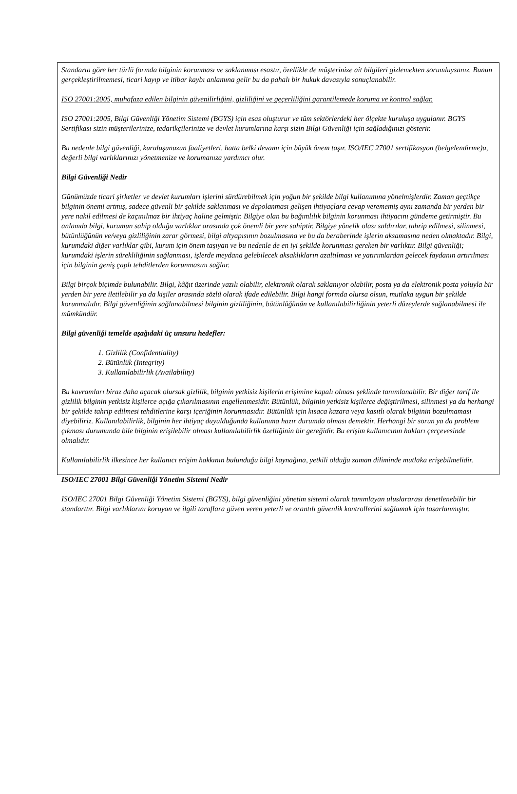Standarta göre her türlü formda bilginin korunması ve saklanması esastır, özellikle de müşterinize ait bilgileri gizlemekten sorumluysanız. Bunun gerçekleştirilmemesi, ticari kayıp ve itibar kaybı anlamına gelir bu da pahalı bir hukuk davasıyla sonuçlanabilir.
ISO 27001:2005, muhafaza edilen bilginin güvenilirliğini, gizliliğini ve geçerliliğini garantilemede koruma ve kontrol sağlar.
ISO 27001:2005, Bilgi Güvenliği Yönetim Sistemi (BGYS) için esas oluşturur ve tüm sektörlerdeki her ölçekte kuruluşa uygulanır. BGYS Sertifikası sizin müşterilerinize, tedarikçilerinize ve devlet kurumlarına karşı sizin Bilgi Güvenliği için sağladığınızı gösterir.
Bu nedenle bilgi güvenliği, kuruluşunuzun faaliyetleri, hatta belki devamı için büyük önem taşır. ISO/IEC 27001 sertifikasyon (belgelendirme)u, değerli bilgi varlıklarınızı yönetmenize ve korumanıza yardımcı olur.
Bilgi Güvenliği Nedir
Günümüzde ticari şirketler ve devlet kurumları işlerini sürdürebilmek için yoğun bir şekilde bilgi kullanımına yönelmişlerdir. Zaman geçtikçe bilginin önemi artmış, sadece güvenli bir şekilde saklanması ve depolanması gelişen ihtiyaçlara cevap verememiş aynı zamanda bir yerden bir yere nakil edilmesi de kaçınılmaz bir ihtiyaç haline gelmiştir. Bilgiye olan bu bağımlılık bilginin korunması ihtiyacını gündeme getirmiştir. Bu anlamda bilgi, kurumun sahip olduğu varlıklar arasında çok önemli bir yere sahiptir. Bilgiye yönelik olası saldırılar, tahrip edilmesi, silinmesi, bütünlüğünün ve/veya gizliliğinin zarar görmesi, bilgi altyapısının bozulmasına ve bu da beraberinde işlerin aksamasına neden olmaktadır. Bilgi, kurumdaki diğer varlıklar gibi, kurum için önem taşıyan ve bu nedenle de en iyi şekilde korunması gereken bir varlıktır. Bilgi güvenliği; kurumdaki işlerin sürekliliğinin sağlanması, işlerde meydana gelebilecek aksaklıkların azaltılması ve yatırımlardan gelecek faydanın artırılması için bilginin geniş çaplı tehditlerden korunmasını sağlar.
Bilgi birçok biçimde bulunabilir. Bilgi, kâğıt üzerinde yazılı olabilir, elektronik olarak saklanıyor olabilir, posta ya da elektronik posta yoluyla bir yerden bir yere iletilebilir ya da kişiler arasında sözlü olarak ifade edilebilir. Bilgi hangi formda olursa olsun, mutlaka uygun bir şekilde korunmalıdır. Bilgi güvenliğinin sağlanabilmesi bilginin gizliliğinin, bütünlüğünün ve kullanılabilirliğinin yeterli düzeylerde sağlanabilmesi ile mümkündür.
Bilgi güvenliği temelde aşağıdaki üç unsuru hedefler:
1. Gizlilik (Confidentiality)
2. Bütünlük (Integrity)
3. Kullanılabilirlik (Availability)
Bu kavramları biraz daha açacak olursak gizlilik, bilginin yetkisiz kişilerin erişimine kapalı olması şeklinde tanımlanabilir. Bir diğer tarif ile gizlilik bilginin yetkisiz kişilerce açığa çıkarılmasının engellenmesidir. Bütünlük, bilginin yetkisiz kişilerce değiştirilmesi, silinmesi ya da herhangi bir şekilde tahrip edilmesi tehditlerine karşı içeriğinin korunmasıdır. Bütünlük için kısaca kazara veya kasıtlı olarak bilginin bozulmaması diyebiliriz. Kullanılabilirlik, bilginin her ihtiyaç duyulduğunda kullanıma hazır durumda olması demektir. Herhangi bir sorun ya da problem çıkması durumunda bile bilginin erişilebilir olması kullanılabilirlik özelliğinin bir gereğidir. Bu erişim kullanıcının hakları çerçevesinde olmalıdır.
Kullanılabilirlik ilkesince her kullanıcı erişim hakkının bulunduğu bilgi kaynağına, yetkili olduğu zaman diliminde mutlaka erişebilmelidir.
ISO/IEC 27001 Bilgi Güvenliği Yönetim Sistemi Nedir
ISO/IEC 27001 Bilgi Güvenliği Yönetim Sistemi (BGYS), bilgi güvenliğini yönetim sistemi olarak tanımlayan uluslararası denetlenebilir bir standarttır. Bilgi varlıklarını koruyan ve ilgili taraflara güven veren yeterli ve orantılı güvenlik kontrollerini sağlamak için tasarlanmıştır.